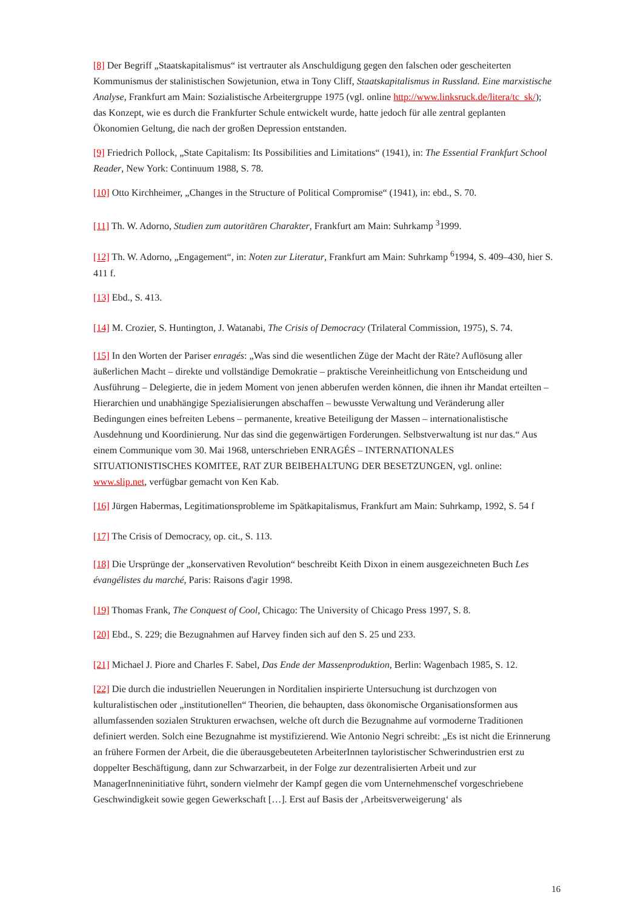[8] Der Begriff „Staatskapitalismus“ ist vertrauter als Anschuldigung gegen den falschen oder gescheiterten Kommunismus der stalinistischen Sowjetunion, etwa in Tony Cliff, Staatskapitalismus in Russland. Eine marxistische Analyse, Frankfurt am Main: Sozialistische Arbeitergruppe 1975 (vgl. online http://www.linksruck.de/litera/tc_sk/); das Konzept, wie es durch die Frankfurter Schule entwickelt wurde, hatte jedoch für alle zentral geplanten Ökonomien Geltung, die nach der großen Depression entstanden.
[9] Friedrich Pollock, „State Capitalism: Its Possibilities and Limitations“ (1941), in: The Essential Frankfurt School Reader, New York: Continuum 1988, S. 78.
[10] Otto Kirchheimer, „Changes in the Structure of Political Compromise“ (1941), in: ebd., S. 70.
[11] Th. W. Adorno, Studien zum autoritären Charakter, Frankfurt am Main: Suhrkamp <sup>3</sup>1999.
[12] Th. W. Adorno, „Engagement“, in: Noten zur Literatur, Frankfurt am Main: Suhrkamp <sup>6</sup>1994, S. 409–430, hier S. 411 f.
[13] Ebd., S. 413.
[14] M. Crozier, S. Huntington, J. Watanabi, The Crisis of Democracy (Trilateral Commission, 1975), S. 74.
[15] In den Worten der Pariser enragés: „Was sind die wesentlichen Züge der Macht der Räte? Auflösung aller äußerlichen Macht – direkte und vollständige Demokratie – praktische Vereinheitlichung von Entscheidung und Ausführung – Delegierte, die in jedem Moment von jenen abberufen werden können, die ihnen ihr Mandat erteilten – Hierarchien und unabhängige Spezialisierungen abschaffen – bewusste Verwaltung und Veränderung aller Bedingungen eines befreiten Lebens – permanente, kreative Beteiligung der Massen – internationalistische Ausdehnung und Koordinierung. Nur das sind die gegenwärtigen Forderungen. Selbstverwaltung ist nur das.“ Aus einem Communique vom 30. Mai 1968, unterschrieben ENRAGÉS – INTERNATIONALES SITUATIONISTISCHES KOMITEE, RAT ZUR BEIBEHALTUNG DER BESETZUNGEN, vgl. online: www.slip.net, verfügbar gemacht von Ken Kab.
[16] Jürgen Habermas, Legitimationsprobleme im Spätkapitalismus, Frankfurt am Main: Suhrkamp, 1992, S. 54 f
[17] The Crisis of Democracy, op. cit., S. 113.
[18] Die Ursprünge der „konservativen Revolution“ beschreibt Keith Dixon in einem ausgezeichneten Buch Les évangélistes du marché, Paris: Raisons d'agir 1998.
[19] Thomas Frank, The Conquest of Cool, Chicago: The University of Chicago Press 1997, S. 8.
[20] Ebd., S. 229; die Bezugnahmen auf Harvey finden sich auf den S. 25 und 233.
[21] Michael J. Piore and Charles F. Sabel, Das Ende der Massenproduktion, Berlin: Wagenbach 1985, S. 12.
[22] Die durch die industriellen Neuerungen in Norditalien inspirierte Untersuchung ist durchzogen von kulturalistischen oder „institutionellen“ Theorien, die behaupten, dass ökonomische Organisationsformen aus allumfassenden sozialen Strukturen erwachsen, welche oft durch die Bezugnahme auf vormoderne Traditionen definiert werden. Solch eine Bezugnahme ist mystifizierend. Wie Antonio Negri schreibt: „Es ist nicht die Erinnerung an frühere Formen der Arbeit, die die überausgebeuteten ArbeiterInnen tayloristischer Schwerindustrien erst zu doppelter Beschäftigung, dann zur Schwarzarbeit, in der Folge zur dezentralisierten Arbeit und zur ManagerInneninitiative führt, sondern vielmehr der Kampf gegen die vom Unternehmenschef vorgeschriebene Geschwindigkeit sowie gegen Gewerkschaft […]. Erst auf Basis der ‚Arbeitsverweigerung‘ als
16